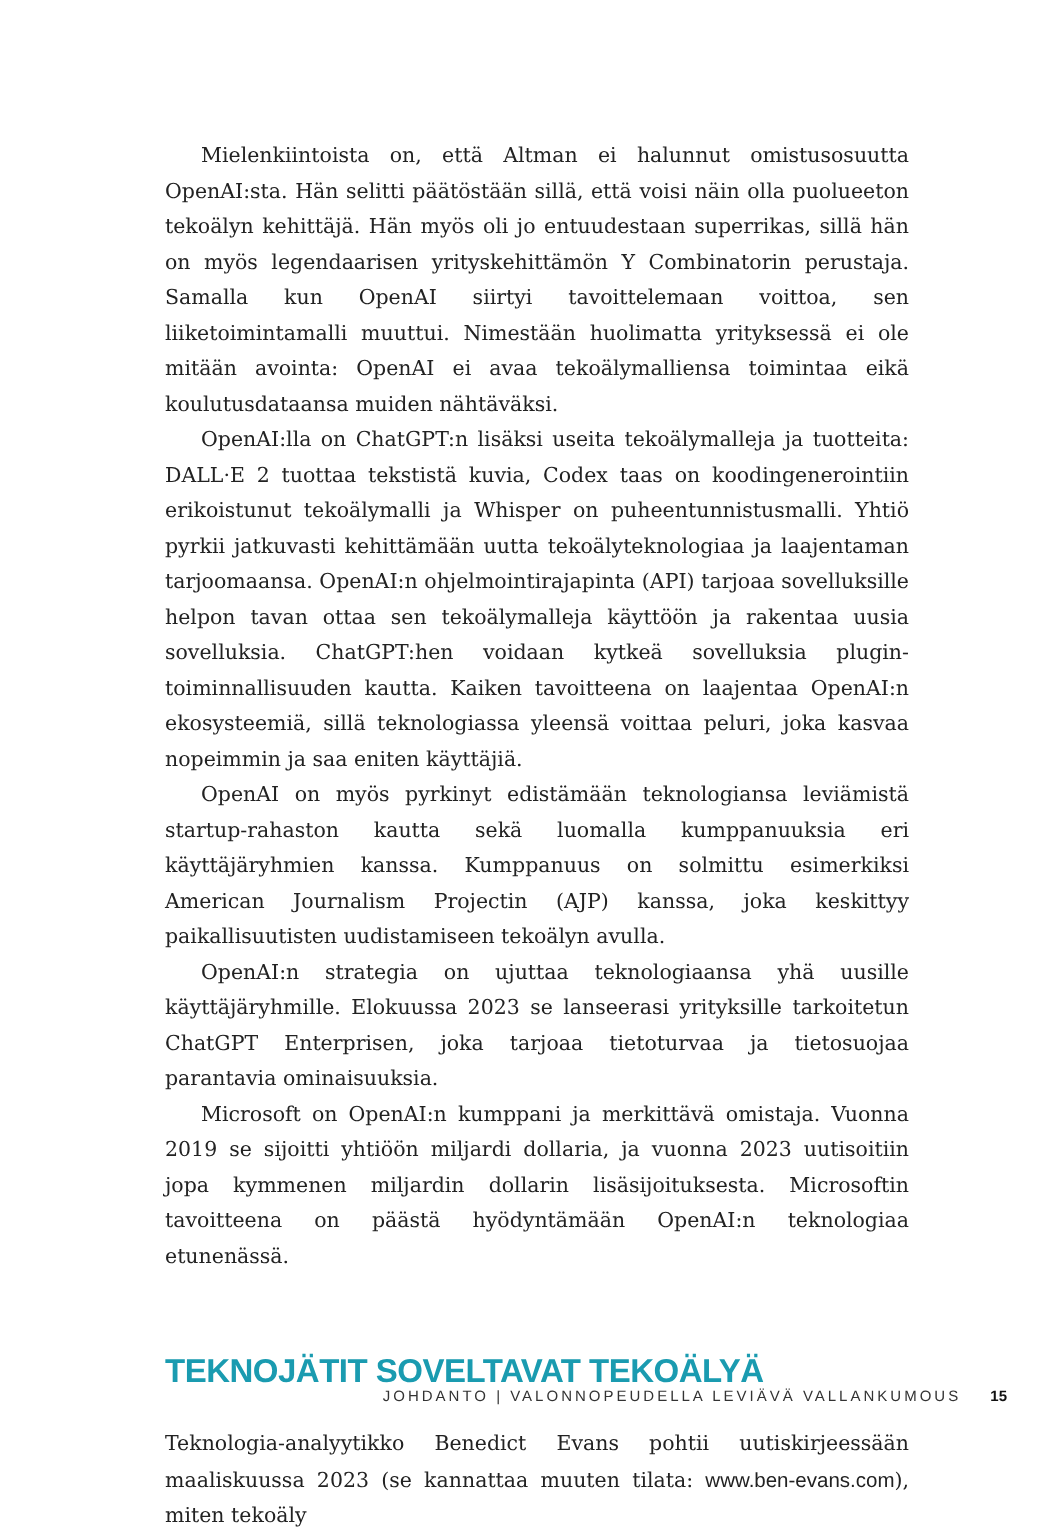Mielenkiintoista on, että Altman ei halunnut omistusosuutta OpenAI:sta. Hän selitti päätöstään sillä, että voisi näin olla puolueeton tekoälyn kehittäjä. Hän myös oli jo entuudestaan superrikas, sillä hän on myös legendaarisen yrityskehittämön Y Combinatorin perustaja. Samalla kun OpenAI siirtyi tavoittelemaan voittoa, sen liiketoimintamalli muuttui. Nimestään huolimatta yrityksessä ei ole mitään avointa: OpenAI ei avaa tekoälymalliensa toimintaa eikä koulutusdataansa muiden nähtäväksi.
OpenAI:lla on ChatGPT:n lisäksi useita tekoälymalleja ja tuotteita: DALL·E 2 tuottaa tekstistä kuvia, Codex taas on koodingenerointiin erikoistunut tekoälymalli ja Whisper on puheentunnistusmalli. Yhtiö pyrkii jatkuvasti kehittämään uutta tekoälyteknologiaa ja laajentaman tarjoomaansa. OpenAI:n ohjelmointirajapinta (API) tarjoaa sovelluksille helpon tavan ottaa sen tekoälymalleja käyttöön ja rakentaa uusia sovelluksia. ChatGPT:hen voidaan kytkeä sovelluksia plugin-toiminnallisuuden kautta. Kaiken tavoitteena on laajentaa OpenAI:n ekosysteemiä, sillä teknologiassa yleensä voittaa peluri, joka kasvaa nopeimmin ja saa eniten käyttäjiä.
OpenAI on myös pyrkinyt edistämään teknologiansa leviämistä startup-rahaston kautta sekä luomalla kumppanuuksia eri käyttäjäryhmien kanssa. Kumppanuus on solmittu esimerkiksi American Journalism Projectin (AJP) kanssa, joka keskittyy paikallisuutisten uudistamiseen tekoälyn avulla.
OpenAI:n strategia on ujuttaa teknologiaansa yhä uusille käyttäjäryhmille. Elokuussa 2023 se lanseerasi yrityksille tarkoitetun ChatGPT Enterprisen, joka tarjoaa tietoturvaa ja tietosuojaa parantavia ominaisuuksia.
Microsoft on OpenAI:n kumppani ja merkittävä omistaja. Vuonna 2019 se sijoitti yhtiöön miljardi dollaria, ja vuonna 2023 uutisoitiin jopa kymmenen miljardin dollarin lisäsijoituksesta. Microsoftin tavoitteena on päästä hyödyntämään OpenAI:n teknologiaa etunenässä.
TEKNOJÄTIT SOVELTAVAT TEKOÄLYÄ
Teknologia-analyytikko Benedict Evans pohtii uutiskirjeessään maaliskuussa 2023 (se kannattaa muuten tilata: www.ben-evans.com), miten tekoäly
JOHDANTO | VALONNOPEUDELLA LEVIÄVÄ VALLANKUMOUS 15